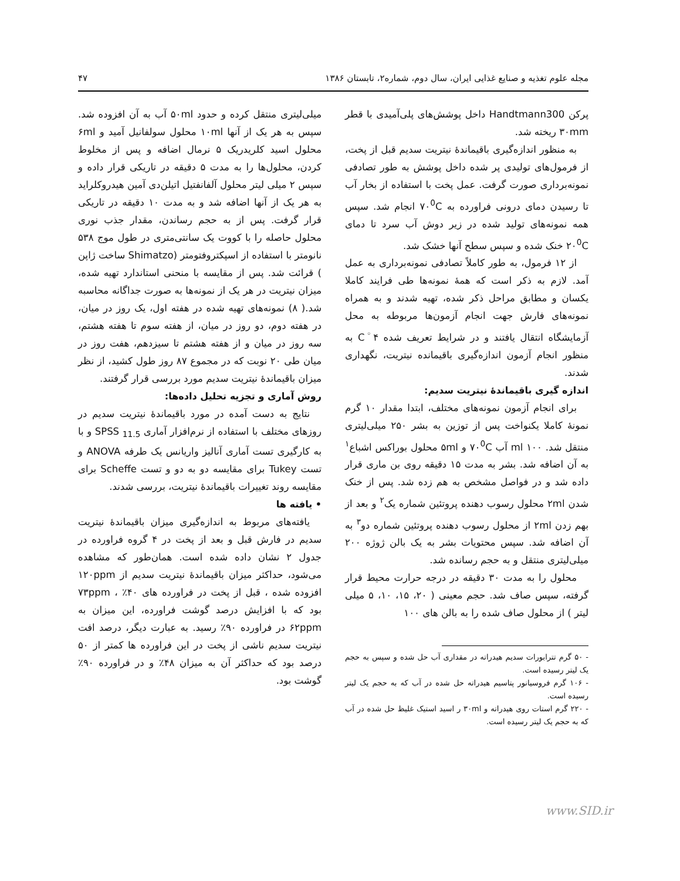مجله علوم تغذیه و صنایع غذایی ایران، سال دوم، شماره۲، تابستان ۱۳۸۶ ۴۷
پرکن Handtmann300 داخل پوشش‌های پلی‌آمیدی با قطر ۳۰mm ریخته شد.
به منظور اندازه‌گیری باقیماندهٔ نیتریت سدیم قبل از پخت، از فرمول‌های تولیدی پر شده داخل پوشش به طور تصادفی نمونه‌برداری صورت گرفت. عمل پخت با استفاده از بخار آب تا رسیدن دمای درونی فراورده به ۷۰<sup>0</sup>C انجام شد. سپس همه نمونه‌های تولید شده در زیر دوش آب سرد تا دمای ۲۰<sup>0</sup>C خنک شده و سپس سطح آنها خشک شد.
از ۱۲ فرمول، به طور کاملاً تصادفی نمونه‌برداری به عمل آمد. لازم به ذکر است که همهٔ نمونه‌ها طی فرایند کاملا یکسان و مطابق مراحل ذکر شده، تهیه شدند و به همراه نمونه‌های فارش جهت انجام آزمون‌ها مربوطه به محل آزمایشگاه انتقال یافتند و در شرایط تعریف شده ۴<sup>◦</sup>C به منظور انجام آزمون اندازه‌گیری باقیمانده نیتریت، نگهداری شدند.
اندازه گیری باقیماندهٔ نیتریت سدیم:
برای انجام آزمون نمونه‌های مختلف، ابتدا مقدار ۱۰ گرم نمونهٔ کاملا یکنواخت پس از توزین به بشر ۲۵۰ میلی‌لیتری منتقل شد. ۱۰۰ ml آب ۷۰<sup>0</sup>C و ۵ml محلول بوراکس اشباع<sup>۱</sup> به آن اضافه شد. بشر به مدت ۱۵ دقیقه روی بن ماری قرار داده شد و در فواصل مشخص به هم زده شد. پس از خنک شدن ۲ml محلول رسوب دهنده پروتئین شماره یک<sup>۲</sup> و بعد از بهم زدن ۲ml از محلول رسوب دهنده پروتئین شماره دو<sup>۳</sup> به آن اضافه شد. سپس محتویات بشر به یک بالن ژوژه ۲۰۰ میلی‌لیتری منتقل و به حجم رسانده شد.
محلول را به مدت ۳۰ دقیقه در درجه حرارت محیط قرار گرفته، سپس صاف شد. حجم معینی ( ۲۰، ۱۵، ۱۰، ۵ میلی لیتر ) از محلول صاف شده را به بالن های ۱۰۰
- ۵۰ گرم تترابورات سدیم هیدراته در مقداری آب حل شده و سپس به حجم یک لیتر رسیده است.
- ۱۰۶ گرم فروسیانور پتاسیم هیدراته حل شده در آب که به حجم یک لیتر رسیده است.
- ۲۲۰ گرم استات روی هیدراته و ۳۰ml ر اسید استیک غلیظ حل شده در آب که به حجم یک لیتر رسیده است.
میلی‌لیتری منتقل کرده و حدود ۵۰ml آب به آن افزوده شد. سپس به هر یک از آنها ۱۰ml محلول سولفانیل آمید و ۶ml محلول اسید کلریدریک ۵ نرمال اضافه و پس از مخلوط کردن، محلول‌ها را به مدت ۵ دقیقه در تاریکی قرار داده و سپس ۲ میلی لیتر محلول آلفانفتیل اتیلن‌دی آمین هیدروکلراید به هر یک از آنها اضافه شد و به مدت ۱۰ دقیقه در تاریکی قرار گرفت. پس از به حجم رساندن، مقدار جذب نوری محلول حاصله را با کووت یک سانتی‌متری در طول موج ۵۳۸ نانومتر با استفاده از اسپکتروفتومتر (Shimatzo ساخت ژاپن ) قرائت شد. پس از مقایسه با منحنی استاندارد تهیه شده، میزان نیتریت در هر یک از نمونه‌ها به صورت جداگانه محاسبه شد.( ۸) نمونه‌های تهیه شده در هفته اول، یک روز در میان، در هفته دوم، دو روز در میان، از هفته سوم تا هفته هشتم، سه روز در میان و از هفته هشتم تا سیزدهم، هفت روز در میان طی ۲۰ نوبت که در مجموع ۸۷ روز طول کشید، از نظر میزان باقیماندهٔ نیتریت سدیم مورد بررسی قرار گرفتند.
روش آماری و تجزیه تحلیل داده‌ها:
نتایج به دست آمده در مورد باقیماندهٔ نیتریت سدیم در روزهای مختلف با استفاده از نرم‌افزار آماری SPSS <sub>11.5</sub> و با به کارگیری تست آماری آنالیز واریانس یک طرفه ANOVA و تست Tukey برای مقایسه دو به دو و تست Scheffe برای مقایسه روند تغییرات باقیماندهٔ نیتریت، بررسی شدند.
• یافته ها
یافته‌های مربوط به اندازه‌گیری میزان باقیماندهٔ نیتریت سدیم در فارش قبل و بعد از پخت در ۴ گروه فراورده در جدول ۲ نشان داده شده است. همان‌طور که مشاهده می‌شود، حداکثر میزان باقیماندهٔ نیتریت سدیم از ۱۲۰ppm افزوده شده ، قبل از پخت در فراورده های ۴۰٪ ، ۷۳ppm بود که با افزایش درصد گوشت فراورده، این میزان به ۶۲ppm در فراورده ۹۰٪ رسید. به عبارت دیگر، درصد افت نیتریت سدیم ناشی از پخت در این فراورده ها کمتر از ۵۰ درصد بود که حداکثر آن به میزان ۴۸٪ و در فراورده ۹۰٪ گوشت بود.
www.SID.ir